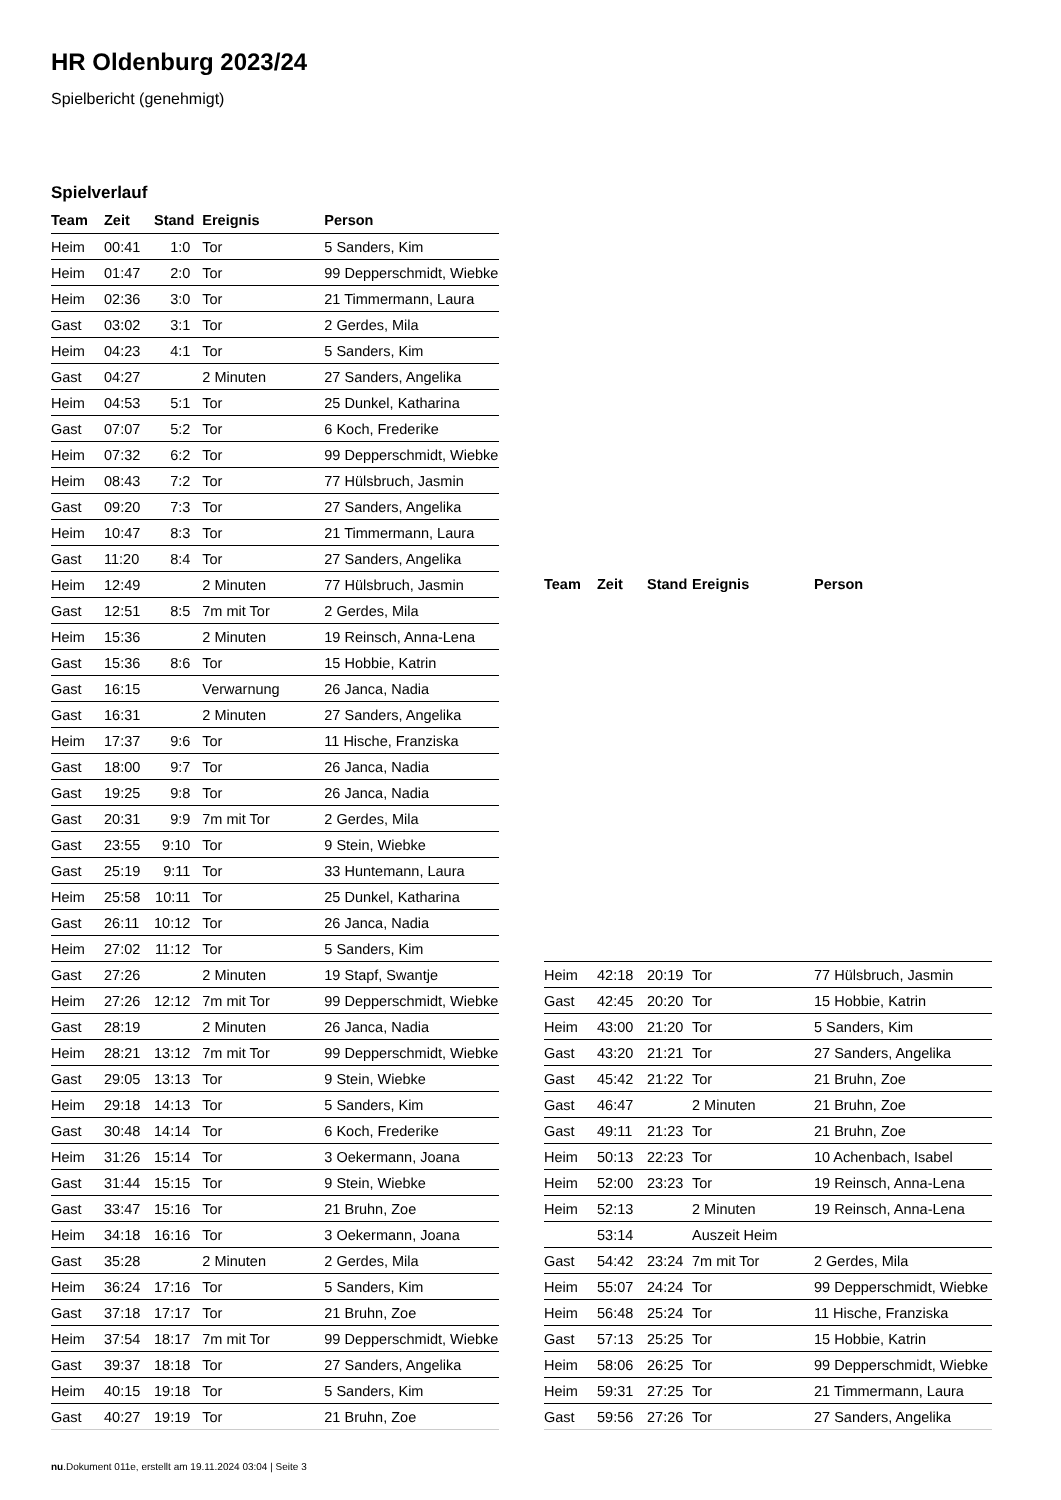HR Oldenburg 2023/24
Spielbericht (genehmigt)
Spielverlauf
| Team | Zeit | Stand | Ereignis | Person |
| --- | --- | --- | --- | --- |
| Heim | 00:41 | 1:0 | Tor | 5 Sanders, Kim |
| Heim | 01:47 | 2:0 | Tor | 99 Depperschmidt, Wiebke |
| Heim | 02:36 | 3:0 | Tor | 21 Timmermann, Laura |
| Gast | 03:02 | 3:1 | Tor | 2 Gerdes, Mila |
| Heim | 04:23 | 4:1 | Tor | 5 Sanders, Kim |
| Gast | 04:27 | | 2 Minuten | 27 Sanders, Angelika |
| Heim | 04:53 | 5:1 | Tor | 25 Dunkel, Katharina |
| Gast | 07:07 | 5:2 | Tor | 6 Koch, Frederike |
| Heim | 07:32 | 6:2 | Tor | 99 Depperschmidt, Wiebke |
| Heim | 08:43 | 7:2 | Tor | 77 Hülsbruch, Jasmin |
| Gast | 09:20 | 7:3 | Tor | 27 Sanders, Angelika |
| Heim | 10:47 | 8:3 | Tor | 21 Timmermann, Laura |
| Gast | 11:20 | 8:4 | Tor | 27 Sanders, Angelika |
| Heim | 12:49 | | 2 Minuten | 77 Hülsbruch, Jasmin |
| Gast | 12:51 | 8:5 | 7m mit Tor | 2 Gerdes, Mila |
| Heim | 15:36 | | 2 Minuten | 19 Reinsch, Anna-Lena |
| Gast | 15:36 | 8:6 | Tor | 15 Hobbie, Katrin |
| Gast | 16:15 | | Verwarnung | 26 Janca, Nadia |
| Gast | 16:31 | | 2 Minuten | 27 Sanders, Angelika |
| Heim | 17:37 | 9:6 | Tor | 11 Hische, Franziska |
| Gast | 18:00 | 9:7 | Tor | 26 Janca, Nadia |
| Gast | 19:25 | 9:8 | Tor | 26 Janca, Nadia |
| Gast | 20:31 | 9:9 | 7m mit Tor | 2 Gerdes, Mila |
| Gast | 23:55 | 9:10 | Tor | 9 Stein, Wiebke |
| Gast | 25:19 | 9:11 | Tor | 33 Huntemann, Laura |
| Heim | 25:58 | 10:11 | Tor | 25 Dunkel, Katharina |
| Gast | 26:11 | 10:12 | Tor | 26 Janca, Nadia |
| Heim | 27:02 | 11:12 | Tor | 5 Sanders, Kim |
| Gast | 27:26 | | 2 Minuten | 19 Stapf, Swantje |
| Heim | 27:26 | 12:12 | 7m mit Tor | 99 Depperschmidt, Wiebke |
| Gast | 28:19 | | 2 Minuten | 26 Janca, Nadia |
| Heim | 28:21 | 13:12 | 7m mit Tor | 99 Depperschmidt, Wiebke |
| Gast | 29:05 | 13:13 | Tor | 9 Stein, Wiebke |
| Heim | 29:18 | 14:13 | Tor | 5 Sanders, Kim |
| Gast | 30:48 | 14:14 | Tor | 6 Koch, Frederike |
| Heim | 31:26 | 15:14 | Tor | 3 Oekermann, Joana |
| Gast | 31:44 | 15:15 | Tor | 9 Stein, Wiebke |
| Gast | 33:47 | 15:16 | Tor | 21 Bruhn, Zoe |
| Heim | 34:18 | 16:16 | Tor | 3 Oekermann, Joana |
| Gast | 35:28 | | 2 Minuten | 2 Gerdes, Mila |
| Heim | 36:24 | 17:16 | Tor | 5 Sanders, Kim |
| Gast | 37:18 | 17:17 | Tor | 21 Bruhn, Zoe |
| Heim | 37:54 | 18:17 | 7m mit Tor | 99 Depperschmidt, Wiebke |
| Gast | 39:37 | 18:18 | Tor | 27 Sanders, Angelika |
| Heim | 40:15 | 19:18 | Tor | 5 Sanders, Kim |
| Gast | 40:27 | 19:19 | Tor | 21 Bruhn, Zoe |
| Team | Zeit | Stand | Ereignis | Person |
| --- | --- | --- | --- | --- |
| Heim | 42:18 | 20:19 | Tor | 77 Hülsbruch, Jasmin |
| Gast | 42:45 | 20:20 | Tor | 15 Hobbie, Katrin |
| Heim | 43:00 | 21:20 | Tor | 5 Sanders, Kim |
| Gast | 43:20 | 21:21 | Tor | 27 Sanders, Angelika |
| Gast | 45:42 | 21:22 | Tor | 21 Bruhn, Zoe |
| Gast | 46:47 | | 2 Minuten | 21 Bruhn, Zoe |
| Gast | 49:11 | 21:23 | Tor | 21 Bruhn, Zoe |
| Heim | 50:13 | 22:23 | Tor | 10 Achenbach, Isabel |
| Heim | 52:00 | 23:23 | Tor | 19 Reinsch, Anna-Lena |
| Heim | 52:13 | | 2 Minuten | 19 Reinsch, Anna-Lena |
| | 53:14 | | Auszeit Heim | |
| Gast | 54:42 | 23:24 | 7m mit Tor | 2 Gerdes, Mila |
| Heim | 55:07 | 24:24 | Tor | 99 Depperschmidt, Wiebke |
| Heim | 56:48 | 25:24 | Tor | 11 Hische, Franziska |
| Gast | 57:13 | 25:25 | Tor | 15 Hobbie, Katrin |
| Heim | 58:06 | 26:25 | Tor | 99 Depperschmidt, Wiebke |
| Heim | 59:31 | 27:25 | Tor | 21 Timmermann, Laura |
| Gast | 59:56 | 27:26 | Tor | 27 Sanders, Angelika |
nu.Dokument 011e, erstellt am 19.11.2024 03:04 | Seite 3